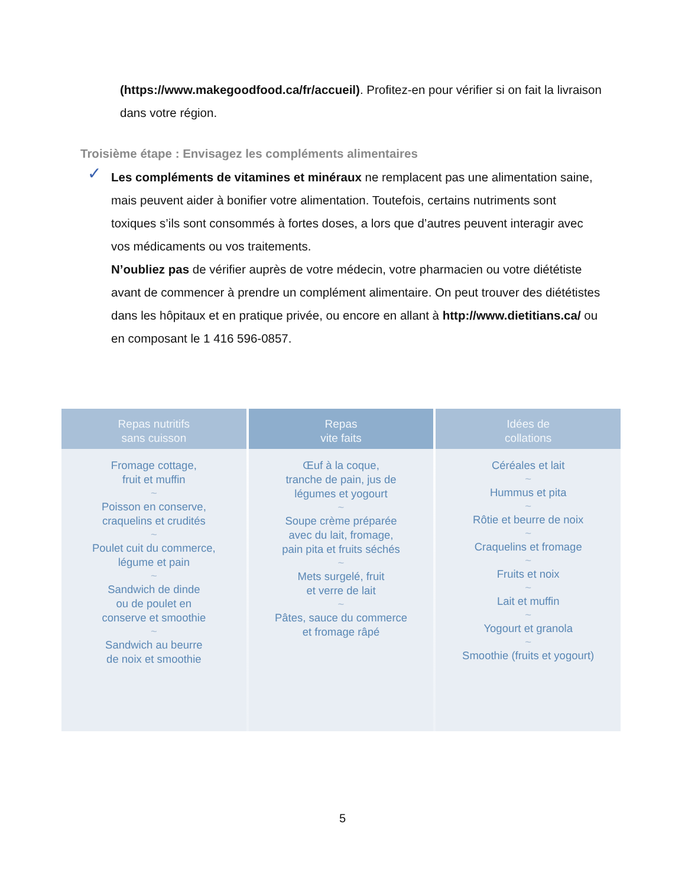(https://www.makegoodfood.ca/fr/accueil). Profitez-en pour vérifier si on fait la livraison dans votre région.
Troisième étape : Envisagez les compléments alimentaires
✓ Les compléments de vitamines et minéraux ne remplacent pas une alimentation saine, mais peuvent aider à bonifier votre alimentation. Toutefois, certains nutriments sont toxiques s’ils sont consommés à fortes doses, a lors que d’autres peuvent interagir avec vos médicaments ou vos traitements.
N’oubliez pas de vérifier auprès de votre médecin, votre pharmacien ou votre diététiste avant de commencer à prendre un complément alimentaire. On peut trouver des diététistes dans les hôpitaux et en pratique privée, ou encore en allant à http://www.dietitians.ca/ ou en composant le 1 416 596-0857.
Repas nutritifs
sans cuisson
Fromage cottage,
fruit et muffin
~
Poisson en conserve,
craquelins et crudités
~
Poulet cuit du commerce,
légume et pain
~
Sandwich de dinde
ou de poulet en
conserve et smoothie
~
Sandwich au beurre
de noix et smoothie
Repas
vite faits
Œuf à la coque,
tranche de pain, jus de
légumes et yogourt
~
Soupe crème préparée
avec du lait, fromage,
pain pita et fruits séchés
~
Mets surgelé, fruit
et verre de lait
~
Pâtes, sauce du commerce
et fromage râpé
Idées de
collations
Céréales et lait
~
Hummus et pita
~
Rôtie et beurre de noix
~
Craquelins et fromage
~
Fruits et noix
~
Lait et muffin
~
Yogourt et granola
~
Smoothie (fruits et yogourt)
5